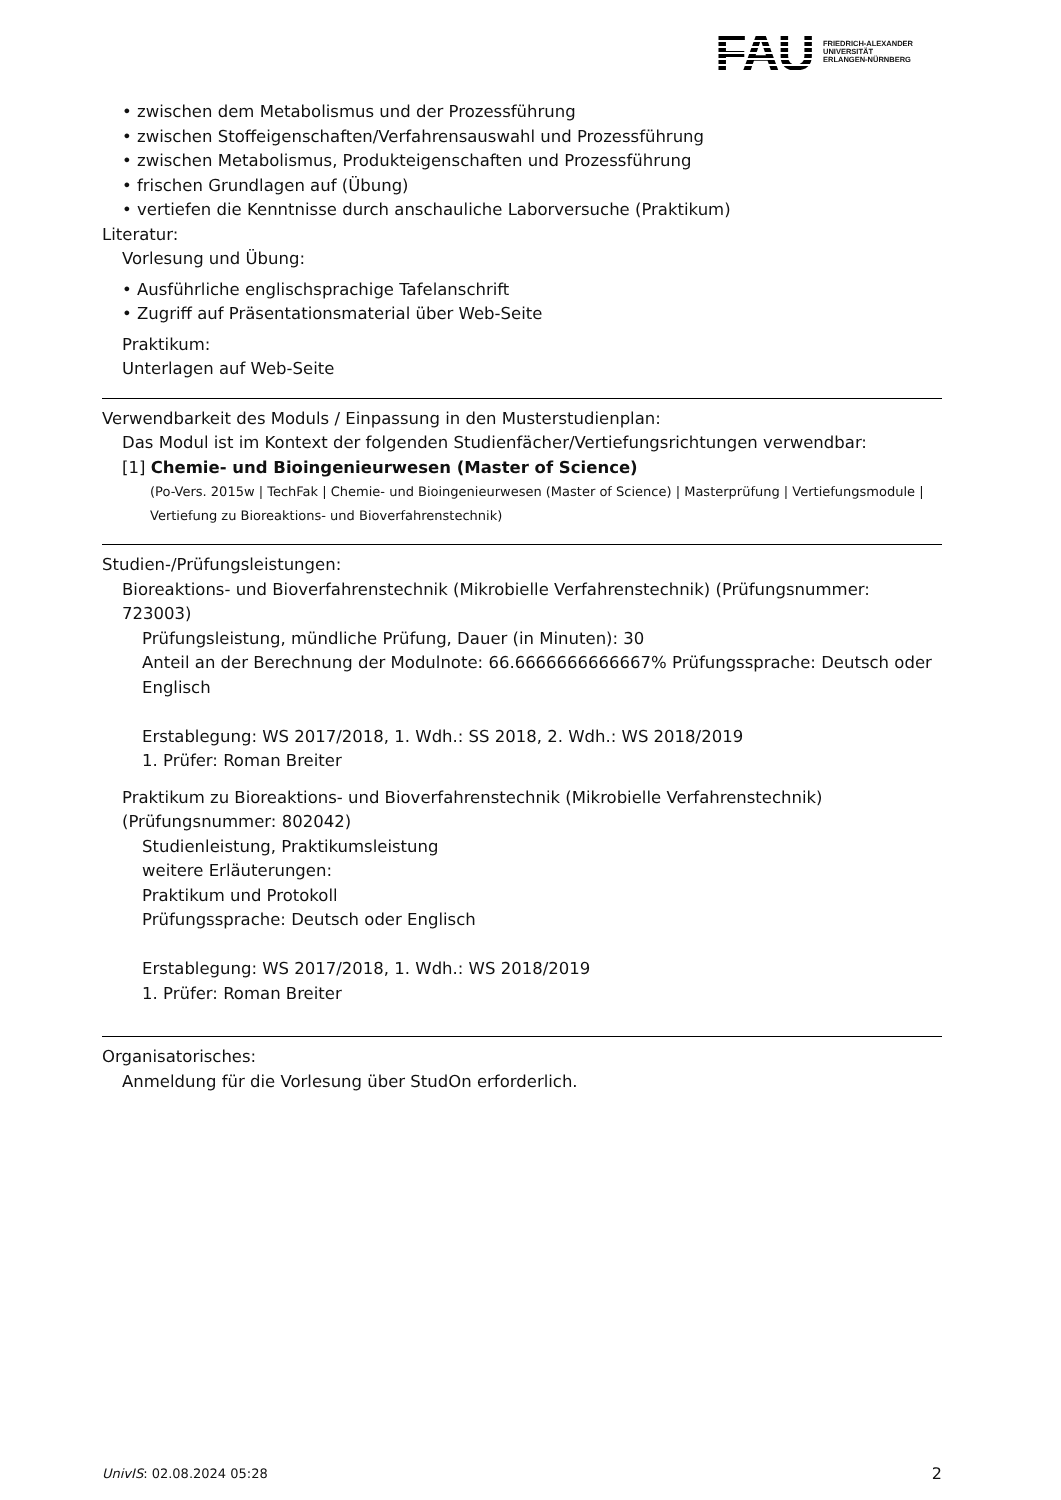FAU
FRIEDRICH-ALEXANDER
UNIVERSITÄT
ERLANGEN-NÜRNBERG
• zwischen dem Metabolismus und der Prozessführung
• zwischen Stoffeigenschaften/Verfahrensauswahl und Prozessführung
• zwischen Metabolismus, Produkteigenschaften und Prozessführung
• frischen Grundlagen auf (Übung)
• vertiefen die Kenntnisse durch anschauliche Laborversuche (Praktikum)
Literatur:
Vorlesung und Übung:
• Ausführliche englischsprachige Tafelanschrift
• Zugriff auf Präsentationsmaterial über Web-Seite
Praktikum:
Unterlagen auf Web-Seite
Verwendbarkeit des Moduls / Einpassung in den Musterstudienplan:
Das Modul ist im Kontext der folgenden Studienfächer/Vertiefungsrichtungen verwendbar:
[1] Chemie- und Bioingenieurwesen (Master of Science)
(Po-Vers. 2015w | TechFak | Chemie- und Bioingenieurwesen (Master of Science) | Masterprüfung | Vertiefungsmodule | Vertiefung zu Bioreaktions- und Bioverfahrenstechnik)
Studien-/Prüfungsleistungen:
Bioreaktions- und Bioverfahrenstechnik (Mikrobielle Verfahrenstechnik) (Prüfungsnummer: 723003)
Prüfungsleistung, mündliche Prüfung, Dauer (in Minuten): 30
Anteil an der Berechnung der Modulnote: 66.6666666666667% Prüfungssprache: Deutsch oder Englisch
Erstablegung: WS 2017/2018, 1. Wdh.: SS 2018, 2. Wdh.: WS 2018/2019
1. Prüfer: Roman Breiter
Praktikum zu Bioreaktions- und Bioverfahrenstechnik (Mikrobielle Verfahrenstechnik) (Prüfungsnummer: 802042)
Studienleistung, Praktikumsleistung
weitere Erläuterungen:
Praktikum und Protokoll
Prüfungssprache: Deutsch oder Englisch
Erstablegung: WS 2017/2018, 1. Wdh.: WS 2018/2019
1. Prüfer: Roman Breiter
Organisatorisches:
Anmeldung für die Vorlesung über StudOn erforderlich.
UnivIS: 02.08.2024 05:28 2